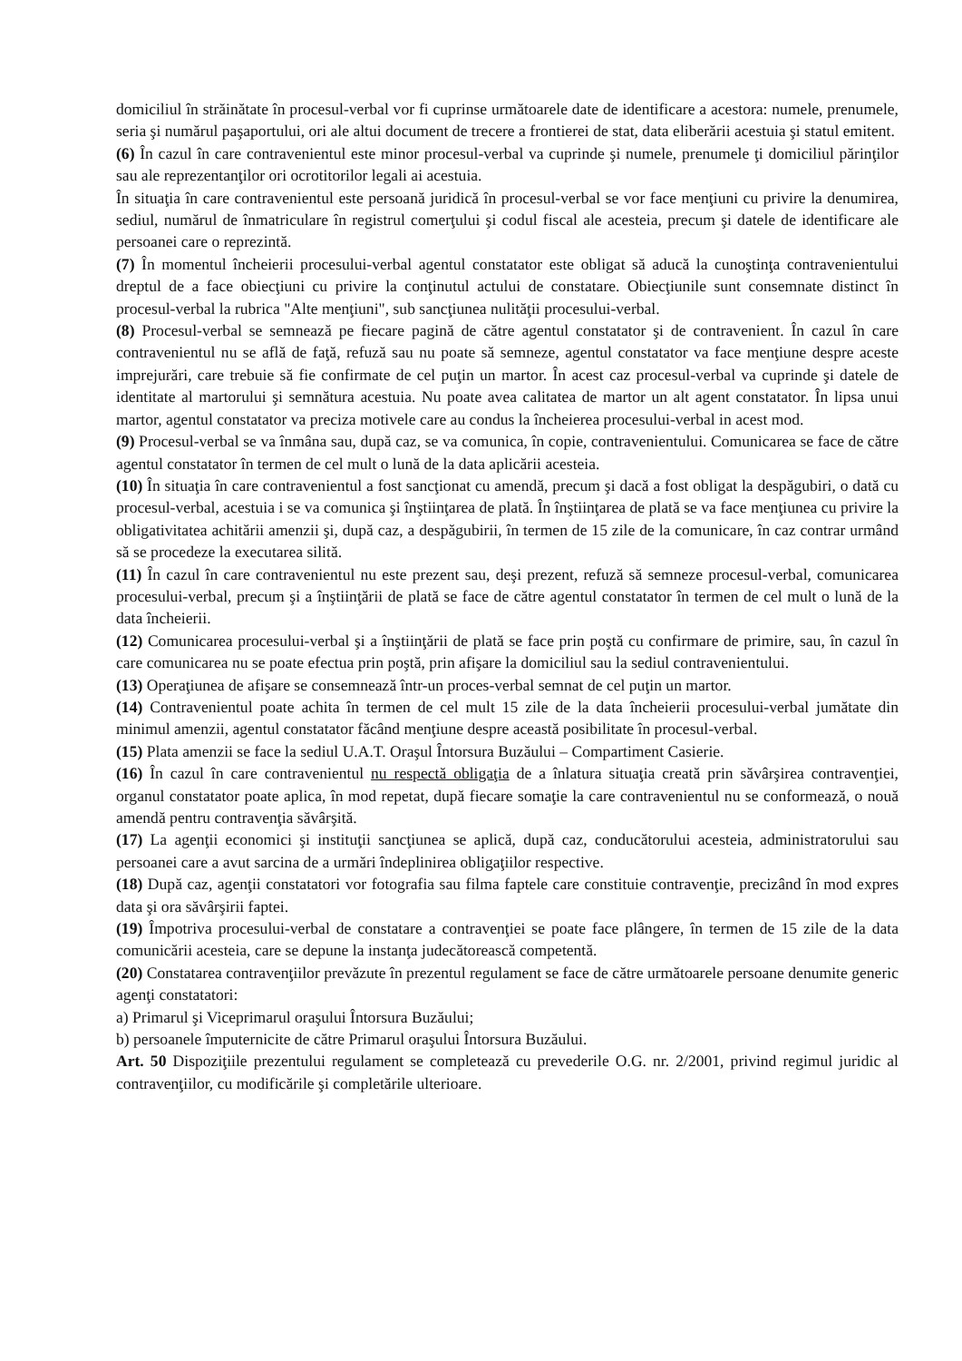domiciliul în străinătate în procesul-verbal vor fi cuprinse următoarele date de identificare a acestora: numele, prenumele, seria şi numărul paşaportului, ori ale altui document de trecere a frontierei de stat, data eliberării acestuia şi statul emitent.
(6) În cazul în care contravenientul este minor procesul-verbal va cuprinde şi numele, prenumele ţi domiciliul părinţilor sau ale reprezentanţilor ori ocrotitorilor legali ai acestuia.
În situaţia în care contravenientul este persoană juridică în procesul-verbal se vor face menţiuni cu privire la denumirea, sediul, numărul de înmatriculare în registrul comerţului şi codul fiscal ale acesteia, precum şi datele de identificare ale persoanei care o reprezintă.
(7) În momentul încheierii procesului-verbal agentul constatator este obligat să aducă la cunoştinţa contravenientului dreptul de a face obiecţiuni cu privire la conţinutul actului de constatare. Obiecţiunile sunt consemnate distinct în procesul-verbal la rubrica "Alte menţiuni", sub sancţiunea nulităţii procesului-verbal.
(8) Procesul-verbal se semnează pe fiecare pagină de către agentul constatator şi de contravenient. În cazul în care contravenientul nu se află de faţă, refuză sau nu poate să semneze, agentul constatator va face menţiune despre aceste imprejurări, care trebuie să fie confirmate de cel puţin un martor. În acest caz procesul-verbal va cuprinde şi datele de identitate al martorului şi semnătura acestuia. Nu poate avea calitatea de martor un alt agent constatator. În lipsa unui martor, agentul constatator va preciza motivele care au condus la încheierea procesului-verbal in acest mod.
(9) Procesul-verbal se va înmâna sau, după caz, se va comunica, în copie, contravenientului. Comunicarea se face de către agentul constatator în termen de cel mult o lună de la data aplicării acesteia.
(10) În situaţia în care contravenientul a fost sancţionat cu amendă, precum şi dacă a fost obligat la despăgubiri, o dată cu procesul-verbal, acestuia i se va comunica şi înştiinţarea de plată. În înştiinţarea de plată se va face menţiunea cu privire la obligativitatea achitării amenzii şi, după caz, a despăgubirii, în termen de 15 zile de la comunicare, în caz contrar urmând să se procedeze la executarea silită.
(11) În cazul în care contravenientul nu este prezent sau, deşi prezent, refuză să semneze procesul-verbal, comunicarea procesului-verbal, precum şi a înştiinţării de plată se face de către agentul constatator în termen de cel mult o lună de la data încheierii.
(12) Comunicarea procesului-verbal şi a înştiinţării de plată se face prin poştă cu confirmare de primire, sau, în cazul în care comunicarea nu se poate efectua prin poştă, prin afişare la domiciliul sau la sediul contravenientului.
(13) Operaţiunea de afişare se consemnează într-un proces-verbal semnat de cel puţin un martor.
(14) Contravenientul poate achita în termen de cel mult 15 zile de la data încheierii procesului-verbal jumătate din minimul amenzii, agentul constatator făcând menţiune despre această posibilitate în procesul-verbal.
(15) Plata amenzii se face la sediul U.A.T. Oraşul Întorsura Buzăului – Compartiment Casierie.
(16) În cazul în care contravenientul nu respectă obligaţia de a înlatura situaţia creată prin săvârşirea contravenţiei, organul constatator poate aplica, în mod repetat, după fiecare somaţie la care contravenientul nu se conformează, o nouă amendă pentru contravenţia săvârşită.
(17) La agenţii economici şi instituţii sancţiunea se aplică, după caz, conducătorului acesteia, administratorului sau persoanei care a avut sarcina de a urmări îndeplinirea obligaţiilor respective.
(18) După caz, agenţii constatatori vor fotografia sau filma faptele care constituie contravenţie, precizând în mod expres data şi ora săvârşirii faptei.
(19) Împotriva procesului-verbal de constatare a contravenţiei se poate face plângere, în termen de 15 zile de la data comunicării acesteia, care se depune la instanţa judecătorească competentă.
(20) Constatarea contravenţiilor prevăzute în prezentul regulament se face de către următoarele persoane denumite generic agenţi constatatori:
a) Primarul şi Viceprimarul oraşului Întorsura Buzăului;
b) persoanele împuternicite de către Primarul oraşului Întorsura Buzăului.
Art. 50 Dispoziţiile prezentului regulament se completează cu prevederile O.G. nr. 2/2001, privind regimul juridic al contravenţiilor, cu modificările şi completările ulterioare.